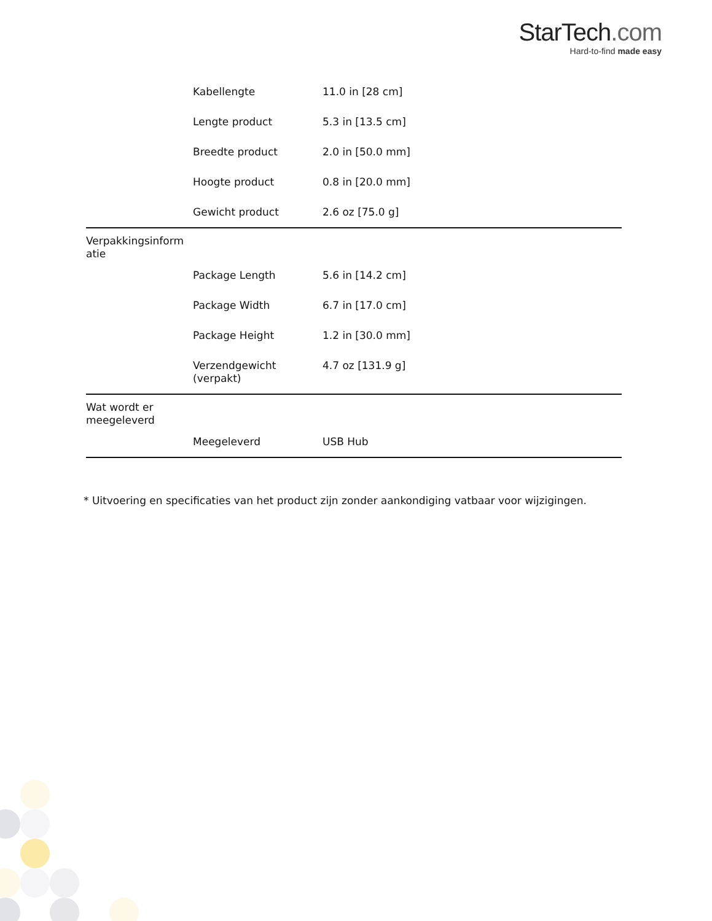StarTech.com
Hard-to-find made easy
| | Kabellengte | 11.0 in [28 cm] |
| | Lengte product | 5.3 in [13.5 cm] |
| | Breedte product | 2.0 in [50.0 mm] |
| | Hoogte product | 0.8 in [20.0 mm] |
| | Gewicht product | 2.6 oz [75.0 g] |
| Verpakkingsinform atie | | |
| | Package Length | 5.6 in [14.2 cm] |
| | Package Width | 6.7 in [17.0 cm] |
| | Package Height | 1.2 in [30.0 mm] |
| | Verzendgewicht (verpakt) | 4.7 oz [131.9 g] |
| Wat wordt er meegeleverd | | |
| | Meegeleverd | USB Hub |
* Uitvoering en specificaties van het product zijn zonder aankondiging vatbaar voor wijzigingen.